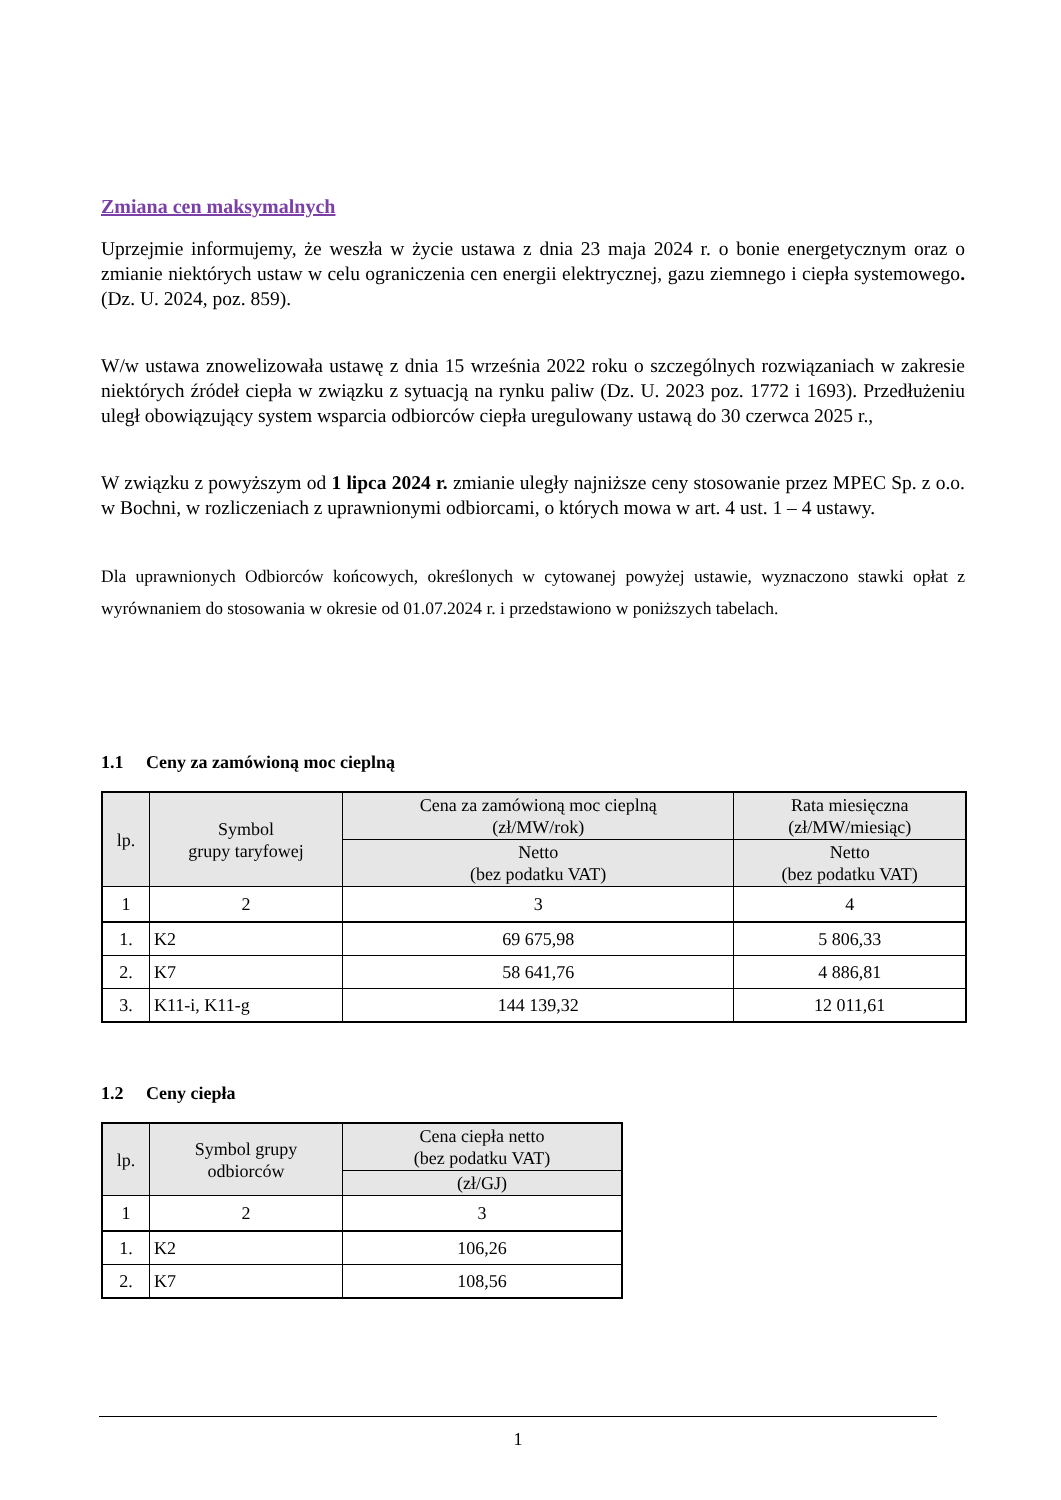Zmiana cen maksymalnych
Uprzejmie informujemy, że weszła w życie ustawa z dnia 23 maja 2024 r. o bonie energetycznym oraz o zmianie niektórych ustaw w celu ograniczenia cen energii elektrycznej, gazu ziemnego i ciepła systemowego. (Dz. U. 2024, poz. 859).
W/w ustawa znowelizowała ustawę z dnia 15 września 2022 roku o szczególnych rozwiązaniach w zakresie niektórych źródeł ciepła w związku z sytuacją na rynku paliw (Dz. U. 2023 poz. 1772 i 1693). Przedłużeniu uległ obowiązujący system wsparcia odbiorców ciepła uregulowany ustawą do 30 czerwca 2025 r.,
W związku z powyższym od 1 lipca 2024 r. zmianie uległy najniższe ceny stosowanie przez MPEC Sp. z o.o. w Bochni, w rozliczeniach z uprawnionymi odbiorcami, o których mowa w art. 4 ust. 1 – 4 ustawy.
Dla uprawnionych Odbiorców końcowych, określonych w cytowanej powyżej ustawie, wyznaczono stawki opłat z wyrównaniem do stosowania w okresie od 01.07.2024 r. i przedstawiono w poniższych tabelach.
1.1 Ceny za zamówioną moc cieplną
| lp. | Symbol grupy taryfowej | Cena za zamówioną moc cieplną (zł/MW/rok) | Rata miesięczna (zł/MW/miesiąc) |
| --- | --- | --- | --- |
| | | Netto (bez podatku VAT) | Netto (bez podatku VAT) |
| 1 | 2 | 3 | 4 |
| 1. | K2 | 69 675,98 | 5 806,33 |
| 2. | K7 | 58 641,76 | 4 886,81 |
| 3. | K11-i, K11-g | 144 139,32 | 12 011,61 |
1.2 Ceny ciepła
| lp. | Symbol grupy odbiorców | Cena ciepła netto (bez podatku VAT) |
| --- | --- | --- |
| | | (zł/GJ) |
| 1 | 2 | 3 |
| 1. | K2 | 106,26 |
| 2. | K7 | 108,56 |
1